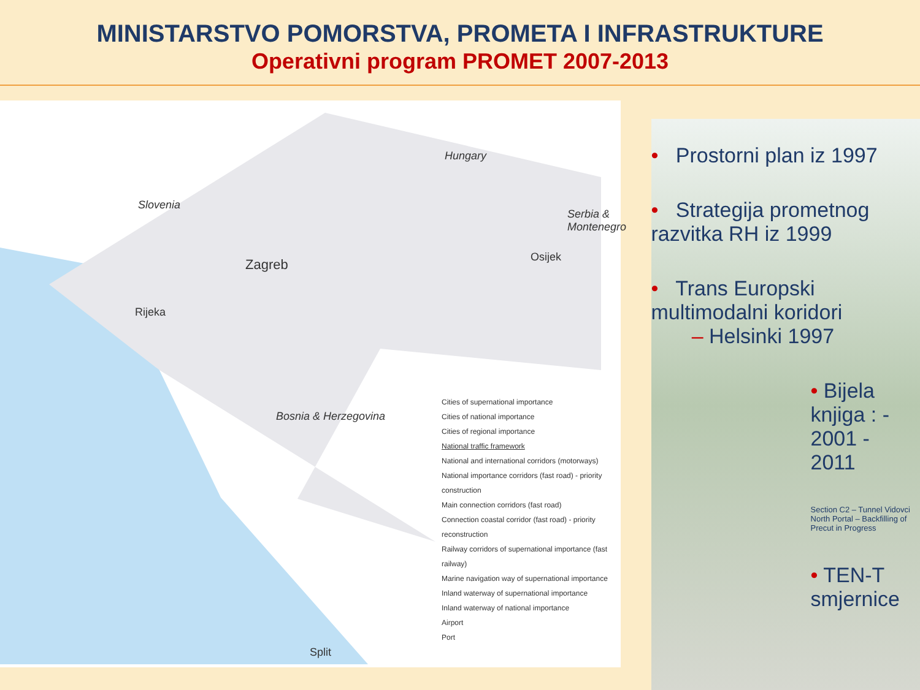MINISTARSTVO POMORSTVA, PROMETA I INFRASTRUKTURE
Operativni program PROMET 2007-2013
Slovenia
Hungary
Bosnia & Herzegovina
Serbia & Montenegro
Zagreb
Rijeka
Osijek
Split
Cities of supernational importance
Cities of national importance
Cities of regional importance
National traffic framework
National and international corridors (motorways)
National importance corridors (fast road) - priority construction
Main connection corridors (fast road)
Connection coastal corridor (fast road) - priority reconstruction
Railway corridors of supernational importance (fast railway)
Marine navigation way of supernational importance
Inland waterway of supernational importance
Inland waterway of national importance
Airport
Port
• Prostorni plan iz 1997
• Strategija prometnog razvitka RH iz 1999
• Trans Europski multimodalni koridori
– Helsinki 1997
• Bijela knjiga : - 2001 - 2011
Section C2 – Tunnel Vidovci North Portal – Backfilling of Precut in Progress
• TEN-T smjernice